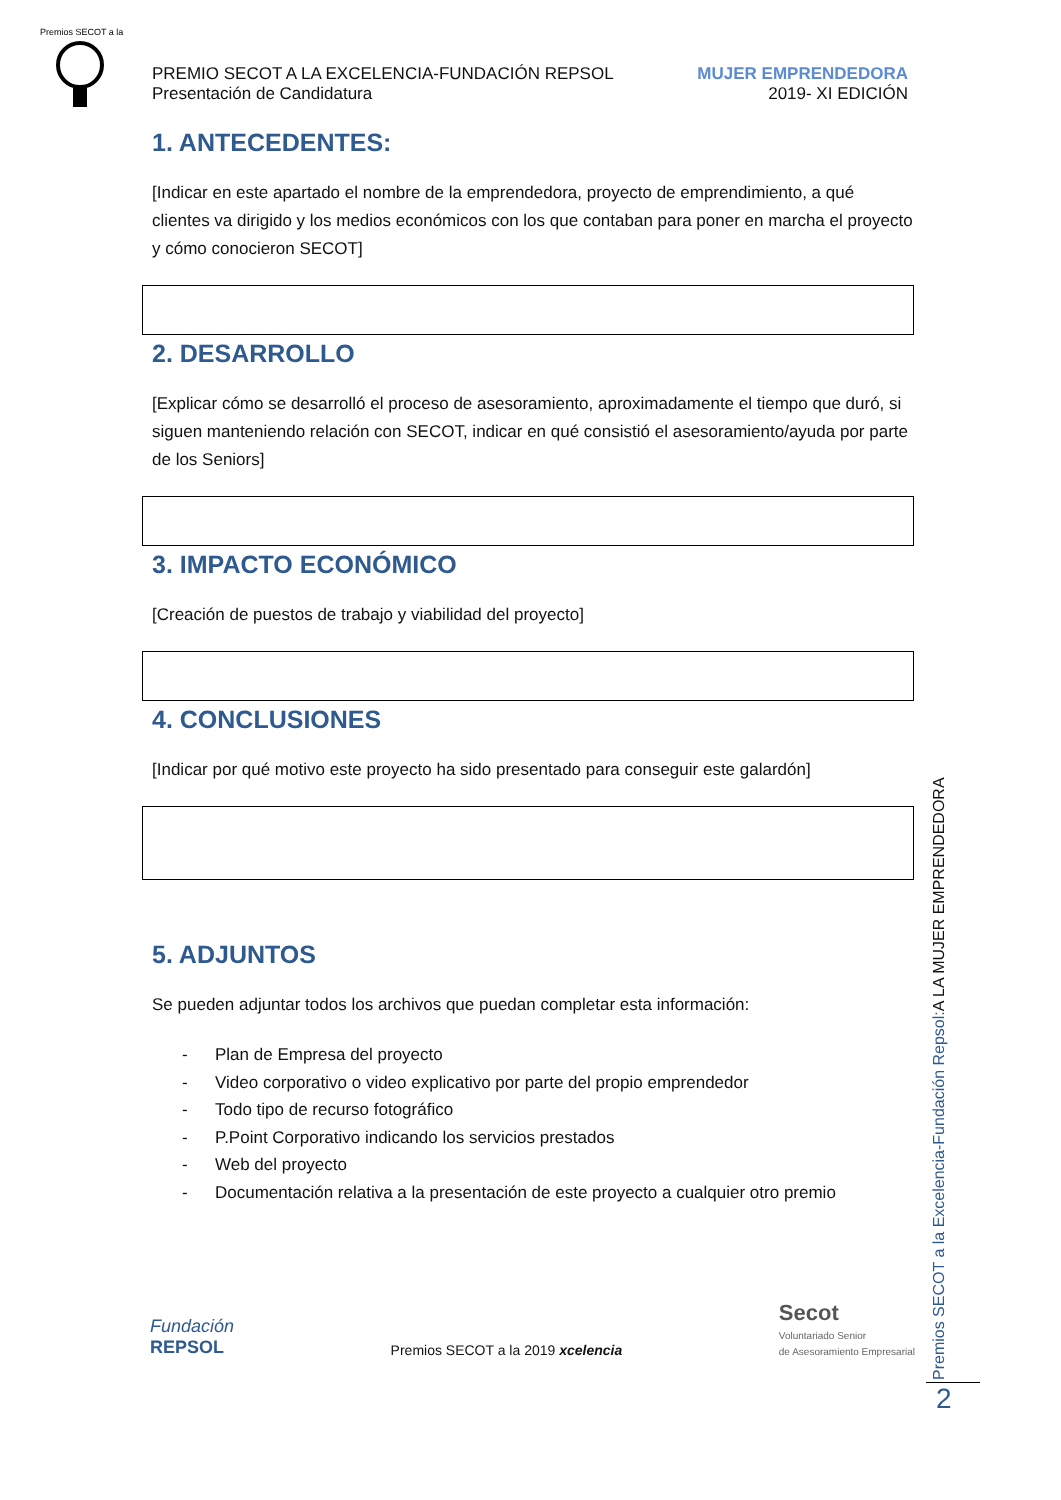Premios SECOT a la
PREMIO SECOT A LA EXCELENCIA-FUNDACIÓN REPSOL
Presentación de Candidatura
MUJER EMPRENDEDORA
2019- XI EDICIÓN
1. ANTECEDENTES:
[Indicar en este apartado el nombre de la emprendedora, proyecto de emprendimiento, a qué clientes va dirigido y los medios económicos con los que contaban para poner en marcha el proyecto y cómo conocieron SECOT]
2. DESARROLLO
[Explicar cómo se desarrolló el proceso de asesoramiento, aproximadamente el tiempo que duró, si siguen manteniendo relación con SECOT, indicar en qué consistió el asesoramiento/ayuda por parte de los Seniors]
3. IMPACTO ECONÓMICO
[Creación de puestos de trabajo y viabilidad del proyecto]
4. CONCLUSIONES
[Indicar por qué motivo este proyecto ha sido presentado para conseguir este galardón]
5. ADJUNTOS
Se pueden adjuntar todos los archivos que puedan completar esta información:
- Plan de Empresa del proyecto
- Video corporativo o video explicativo por parte del propio emprendedor
- Todo tipo de recurso fotográfico
- P.Point Corporativo indicando los servicios prestados
- Web del proyecto
- Documentación relativa a la presentación de este proyecto a cualquier otro premio
Premios SECOT a la Excelencia-Fundación Repsol:A LA MUJER EMPRENDEDORA
2
Fundación
REPSOL
Premios SECOT a la 2019 xcelencia
Secot
Voluntariado Senior
de Asesoramiento Empresarial